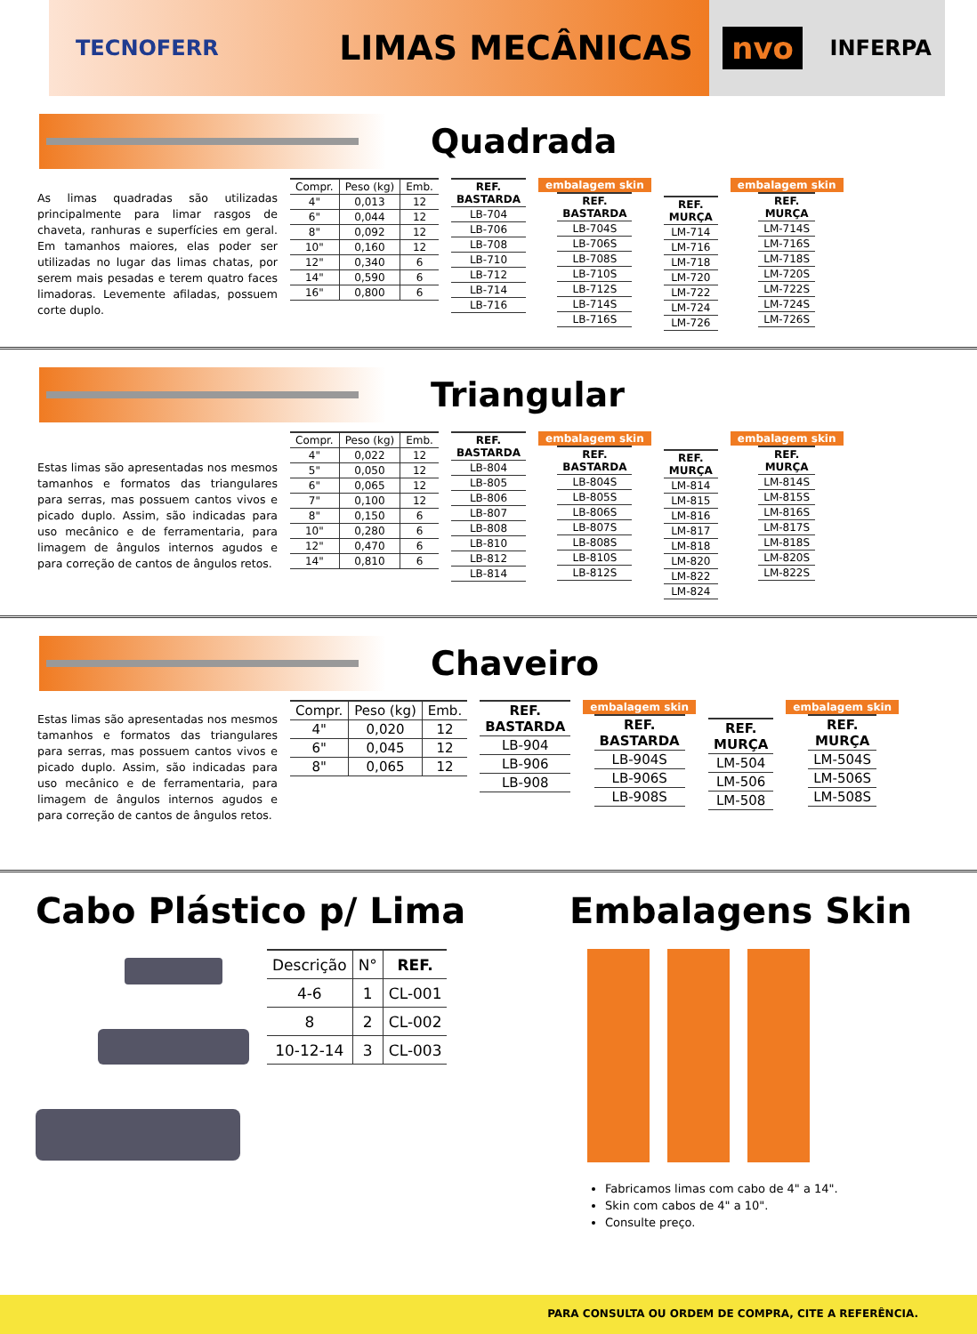TECNOFERR LIMAS MECÂNICAS
nvo INFERPA
Quadrada
As limas quadradas são utilizadas principalmente para limar rasgos de chaveta, ranhuras e superfícies em geral. Em tamanhos maiores, elas poder ser utilizadas no lugar das limas chatas, por serem mais pesadas e terem quatro faces limadoras. Levemente afiladas, possuem corte duplo.
| Compr. | Peso (kg) | Emb. |
| --- | --- | --- |
| 4" | 0,013 | 12 |
| 6" | 0,044 | 12 |
| 8" | 0,092 | 12 |
| 10" | 0,160 | 12 |
| 12" | 0,340 | 6 |
| 14" | 0,590 | 6 |
| 16" | 0,800 | 6 |
| REF. BASTARDA |
| --- |
| LB-704 |
| LB-706 |
| LB-708 |
| LB-710 |
| LB-712 |
| LB-714 |
| LB-716 |
embalagem skin
| REF. BASTARDA |
| --- |
| LB-704S |
| LB-706S |
| LB-708S |
| LB-710S |
| LB-712S |
| LB-714S |
| LB-716S |
| REF. MURÇA |
| --- |
| LM-714 |
| LM-716 |
| LM-718 |
| LM-720 |
| LM-722 |
| LM-724 |
| LM-726 |
embalagem skin
| REF. MURÇA |
| --- |
| LM-714S |
| LM-716S |
| LM-718S |
| LM-720S |
| LM-722S |
| LM-724S |
| LM-726S |
Triangular
Estas limas são apresentadas nos mesmos tamanhos e formatos das triangulares para serras, mas possuem cantos vivos e picado duplo. Assim, são indicadas para uso mecânico e de ferramentaria, para limagem de ângulos internos agudos e para correção de cantos de ângulos retos.
| Compr. | Peso (kg) | Emb. |
| --- | --- | --- |
| 4" | 0,022 | 12 |
| 5" | 0,050 | 12 |
| 6" | 0,065 | 12 |
| 7" | 0,100 | 12 |
| 8" | 0,150 | 6 |
| 10" | 0,280 | 6 |
| 12" | 0,470 | 6 |
| 14" | 0,810 | 6 |
| REF. BASTARDA |
| --- |
| LB-804 |
| LB-805 |
| LB-806 |
| LB-807 |
| LB-808 |
| LB-810 |
| LB-812 |
| LB-814 |
embalagem skin
| REF. BASTARDA |
| --- |
| LB-804S |
| LB-805S |
| LB-806S |
| LB-807S |
| LB-808S |
| LB-810S |
| LB-812S |
| REF. MURÇA |
| --- |
| LM-814 |
| LM-815 |
| LM-816 |
| LM-817 |
| LM-818 |
| LM-820 |
| LM-822 |
| LM-824 |
embalagem skin
| REF. MURÇA |
| --- |
| LM-814S |
| LM-815S |
| LM-816S |
| LM-817S |
| LM-818S |
| LM-820S |
| LM-822S |
Chaveiro
Estas limas são apresentadas nos mesmos tamanhos e formatos das triangulares para serras, mas possuem cantos vivos e picado duplo. Assim, são indicadas para uso mecânico e de ferramentaria, para limagem de ângulos internos agudos e para correção de cantos de ângulos retos.
| Compr. | Peso (kg) | Emb. |
| --- | --- | --- |
| 4" | 0,020 | 12 |
| 6" | 0,045 | 12 |
| 8" | 0,065 | 12 |
| REF. BASTARDA |
| --- |
| LB-904 |
| LB-906 |
| LB-908 |
embalagem skin
| REF. BASTARDA |
| --- |
| LB-904S |
| LB-906S |
| LB-908S |
| REF. MURÇA |
| --- |
| LM-504 |
| LM-506 |
| LM-508 |
embalagem skin
| REF. MURÇA |
| --- |
| LM-504S |
| LM-506S |
| LM-508S |
Cabo Plástico p/ Lima
| Descrição | N° | REF. |
| --- | --- | --- |
| 4-6 | 1 | CL-001 |
| 8 | 2 | CL-002 |
| 10-12-14 | 3 | CL-003 |
Embalagens Skin
Fabricamos limas com cabo de 4" a 14".
Skin com cabos de 4" a 10".
Consulte preço.
PARA CONSULTA OU ORDEM DE COMPRA, CITE A REFERÊNCIA.